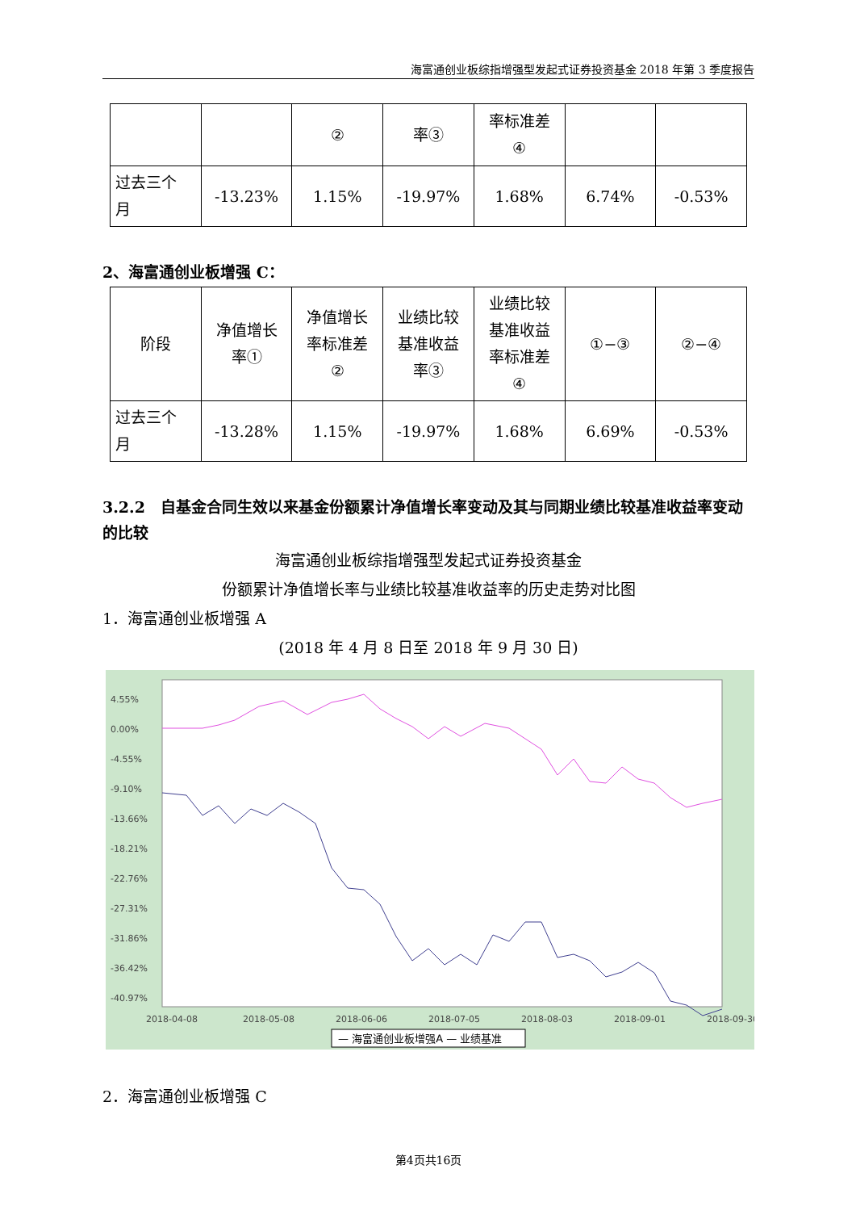海富通创业板综指增强型发起式证券投资基金 2018 年第 3 季度报告
| | | ② | 率③ | 率标准差 ④ | | |
| 过去三个 月 | -13.23% | 1.15% | -19.97% | 1.68% | 6.74% | -0.53% |
2、海富通创业板增强 C：
| 阶段 | 净值增长 率① | 净值增长 率标准差 ② | 业绩比较 基准收益 率③ | 业绩比较 基准收益 率标准差 ④ | ①−③ | ②−④ |
| 过去三个 月 | -13.28% | 1.15% | -19.97% | 1.68% | 6.69% | -0.53% |
3.2.2　自基金合同生效以来基金份额累计净值增长率变动及其与同期业绩比较基准收益率变动的比较
海富通创业板综指增强型发起式证券投资基金
份额累计净值增长率与业绩比较基准收益率的历史走势对比图
1．海富通创业板增强 A
(2018 年 4 月 8 日至 2018 年 9 月 30 日)
4.55%
0.00%
-4.55%
-9.10%
-13.66%
-18.21%
-22.76%
-27.31%
-31.86%
-36.42%
-40.97%
2018-04-08
2018-05-08
2018-06-06
2018-07-05
2018-08-03
2018-09-01
2018-09-30
— 海富通创业板增强A — 业绩基准
2．海富通创业板增强 C
第4页共16页